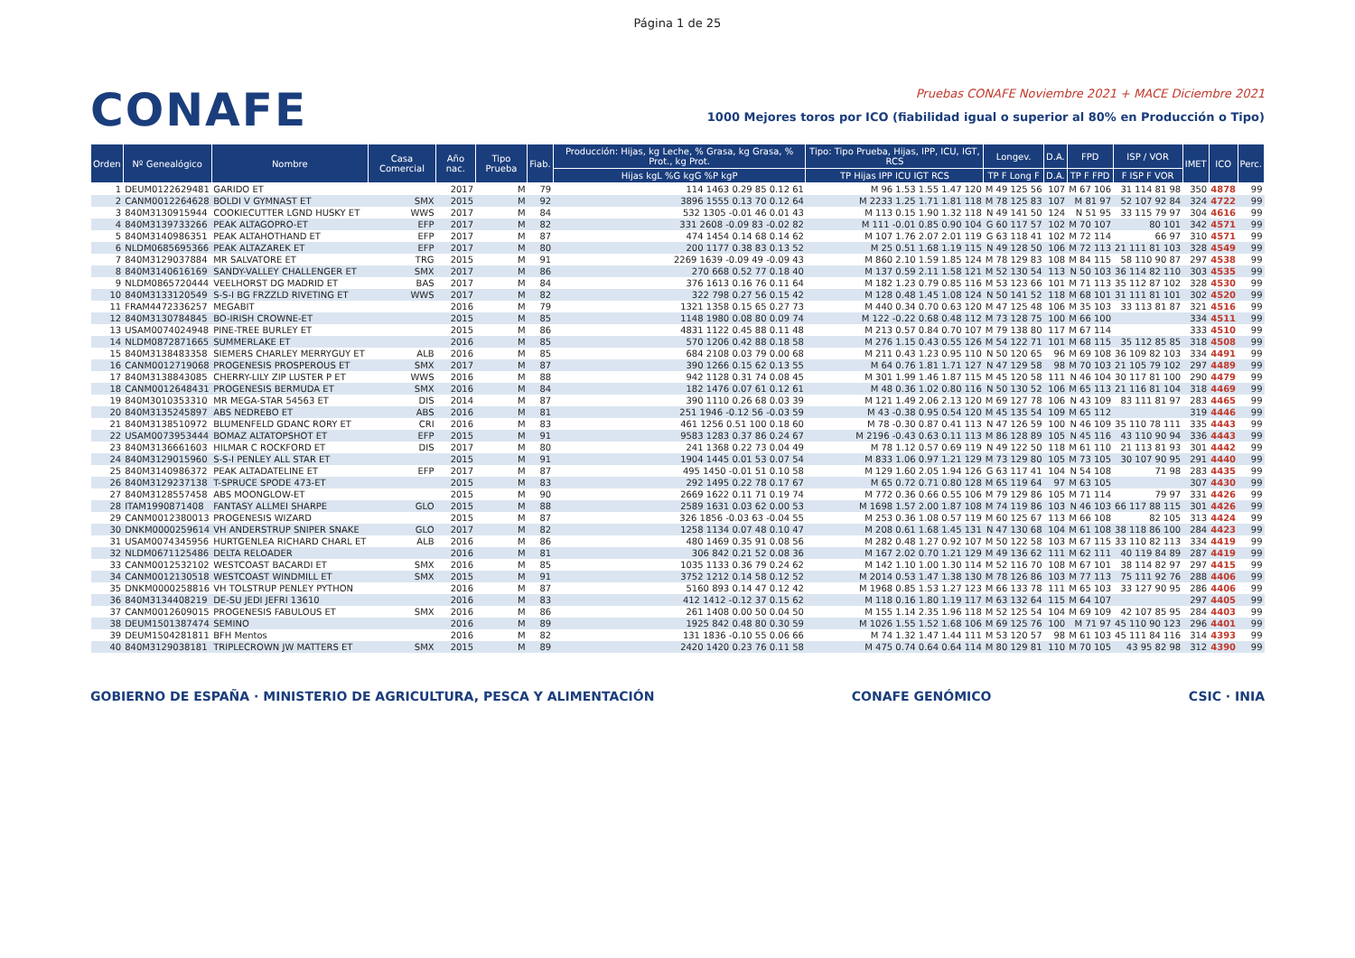Página 1 de 25
CONAFE
Pruebas CONAFE Noviembre 2021 + MACE Diciembre 2021
1000 Mejores toros por ICO (fiabilidad igual o superior al 80% en Producción o Tipo)
| Orden | Nº Genealógico | Nombre | Casa Comercial | Año nac. | Tipo Prueba | Fiab. | Producción: Hijas, kg Leche, % Grasa, kg Grasa, % Prot., kg Prot. | Tipo: Tipo Prueba, Hijas, IPP, ICU, IGT, RCS | Longev. | D.A. | FPD | ISP / VOR | IMET | ICO | Perc. |
| --- | --- | --- | --- | --- | --- | --- | --- | --- | --- | --- | --- | --- | --- | --- | --- |
| | | | | | | | Hijas kgL %G kgG %P kgP | TP Hijas IPP ICU IGT RCS | TP F Long F | D.A. | TP F FPD | F ISP F VOR | | | |
| 1 | DEUM0122629481 | GARIDO ET | | 2017 | M | 79 | 114 1463 0.29 85 0.12 61 | M 96 1.53 1.55 1.47 120 | M 49 125 56 | 107 | M 67 106 | 31 114 81 98 | 350 | 4878 | 99 |
| 2 | CANM0012264628 | BOLDI V GYMNAST ET | SMX | 2015 | M | 92 | 3896 1555 0.13 70 0.12 64 | M 2233 1.25 1.71 1.81 118 | M 78 125 83 | 107 | M 81 97 | 52 107 92 84 | 324 | 4722 | 99 |
| 3 | 840M3130915944 | COOKIECUTTER LGND HUSKY ET | WWS | 2017 | M | 84 | 532 1305 -0.01 46 0.01 43 | M 113 0.15 1.90 1.32 118 | N 49 141 50 | 124 | N 51 95 | 33 115 79 97 | 304 | 4616 | 99 |
| 4 | 840M3139733266 | PEAK ALTAGOPRO-ET | EFP | 2017 | M | 82 | 331 2608 -0.09 83 -0.02 82 | M 111 -0.01 0.85 0.90 104 | G 60 117 57 | 102 | M 70 107 | 80 101 | 342 | 4571 | 99 |
| 5 | 840M3140986351 | PEAK ALTAHOTHAND ET | EFP | 2017 | M | 87 | 474 1454 0.14 68 0.14 62 | M 107 1.76 2.07 2.01 119 | G 63 118 41 | 102 | M 72 114 | 66 97 | 310 | 4571 | 99 |
| 6 | NLDM0685695366 | PEAK ALTAZAREK ET | EFP | 2017 | M | 80 | 200 1177 0.38 83 0.13 52 | M 25 0.51 1.68 1.19 115 | N 49 128 50 | 106 | M 72 113 | 21 111 81 103 | 328 | 4549 | 99 |
| 7 | 840M3129037884 | MR SALVATORE ET | TRG | 2015 | M | 91 | 2269 1639 -0.09 49 -0.09 43 | M 860 2.10 1.59 1.85 124 | M 78 129 83 | 108 | M 84 115 | 58 110 90 87 | 297 | 4538 | 99 |
| 8 | 840M3140616169 | SANDY-VALLEY CHALLENGER ET | SMX | 2017 | M | 86 | 270 668 0.52 77 0.18 40 | M 137 0.59 2.11 1.58 121 | M 52 130 54 | 113 | N 50 103 | 36 114 82 110 | 303 | 4535 | 99 |
| 9 | NLDM0865720444 | VEELHORST DG MADRID ET | BAS | 2017 | M | 84 | 376 1613 0.16 76 0.11 64 | M 182 1.23 0.79 0.85 116 | M 53 123 66 | 101 | M 71 113 | 35 112 87 102 | 328 | 4530 | 99 |
| 10 | 840M3133120549 | S-S-I BG FRZZLD RIVETING ET | WWS | 2017 | M | 82 | 322 798 0.27 56 0.15 42 | M 128 0.48 1.45 1.08 124 | N 50 141 52 | 118 | M 68 101 | 31 111 81 101 | 302 | 4520 | 99 |
| 11 | FRAM4472336257 | MEGABIT | | 2016 | M | 79 | 1321 1358 0.15 65 0.27 73 | M 440 0.34 0.70 0.63 120 | M 47 125 48 | 106 | M 35 103 | 33 113 81 87 | 321 | 4516 | 99 |
| 12 | 840M3130784845 | BO-IRISH CROWNE-ET | | 2015 | M | 85 | 1148 1980 0.08 80 0.09 74 | M 122 -0.22 0.68 0.48 112 | M 73 128 75 | 100 | M 66 100 | | 334 | 4511 | 99 |
| 13 | USAM0074024948 | PINE-TREE BURLEY ET | | 2015 | M | 86 | 4831 1122 0.45 88 0.11 48 | M 213 0.57 0.84 0.70 107 | M 79 138 80 | 117 | M 67 114 | | 333 | 4510 | 99 |
| 14 | NLDM0872871665 | SUMMERLAKE ET | | 2016 | M | 85 | 570 1206 0.42 88 0.18 58 | M 276 1.15 0.43 0.55 126 | M 54 122 71 | 101 | M 68 115 | 35 112 85 85 | 318 | 4508 | 99 |
| 15 | 840M3138483358 | SIEMERS CHARLEY MERRYGUY ET | ALB | 2016 | M | 85 | 684 2108 0.03 79 0.00 68 | M 211 0.43 1.23 0.95 110 | N 50 120 65 | 96 | M 69 108 | 36 109 82 103 | 334 | 4491 | 99 |
| 16 | CANM0012719068 | PROGENESIS PROSPEROUS ET | SMX | 2017 | M | 87 | 390 1266 0.15 62 0.13 55 | M 64 0.76 1.81 1.71 127 | N 47 129 58 | 98 | M 70 103 | 21 105 79 102 | 297 | 4489 | 99 |
| 17 | 840M3138843085 | CHERRY-LILY ZIP LUSTER P ET | WWS | 2016 | M | 88 | 942 1128 0.31 74 0.08 45 | M 301 1.99 1.46 1.87 115 | M 45 120 58 | 111 | N 46 104 | 30 117 81 100 | 290 | 4479 | 99 |
| 18 | CANM0012648431 | PROGENESIS BERMUDA ET | SMX | 2016 | M | 84 | 182 1476 0.07 61 0.12 61 | M 48 0.36 1.02 0.80 116 | N 50 130 52 | 106 | M 65 113 | 21 116 81 104 | 318 | 4469 | 99 |
| 19 | 840M3010353310 | MR MEGA-STAR 54563 ET | DIS | 2014 | M | 87 | 390 1110 0.26 68 0.03 39 | M 121 1.49 2.06 2.13 120 | M 69 127 78 | 106 | N 43 109 | 83 111 81 97 | 283 | 4465 | 99 |
| 20 | 840M3135245897 | ABS NEDREBO ET | ABS | 2016 | M | 81 | 251 1946 -0.12 56 -0.03 59 | M 43 -0.38 0.95 0.54 120 | M 45 135 54 | 109 | M 65 112 | | 319 | 4446 | 99 |
| 21 | 840M3138510972 | BLUMENFELD GDANC RORY ET | CRI | 2016 | M | 83 | 461 1256 0.51 100 0.18 60 | M 78 -0.30 0.87 0.41 113 | N 47 126 59 | 100 | N 46 109 | 35 110 78 111 | 335 | 4443 | 99 |
| 22 | USAM0073953444 | BOMAZ ALTATOPSHOT ET | EFP | 2015 | M | 91 | 9583 1283 0.37 86 0.24 67 | M 2196 -0.43 0.63 0.11 113 | M 86 128 89 | 105 | N 45 116 | 43 110 90 94 | 336 | 4443 | 99 |
| 23 | 840M3136661603 | HILMAR C ROCKFORD ET | DIS | 2017 | M | 80 | 241 1368 0.22 73 0.04 49 | M 78 1.12 0.57 0.69 119 | N 49 122 50 | 118 | M 61 110 | 21 113 81 93 | 301 | 4442 | 99 |
| 24 | 840M3129015960 | S-S-I PENLEY ALL STAR ET | | 2015 | M | 91 | 1904 1445 0.01 53 0.07 54 | M 833 1.06 0.97 1.21 129 | M 73 129 80 | 105 | M 73 105 | 30 107 90 95 | 291 | 4440 | 99 |
| 25 | 840M3140986372 | PEAK ALTADATELINE ET | EFP | 2017 | M | 87 | 495 1450 -0.01 51 0.10 58 | M 129 1.60 2.05 1.94 126 | G 63 117 41 | 104 | N 54 108 | 71 98 | 283 | 4435 | 99 |
| 26 | 840M3129237138 | T-SPRUCE SPODE 473-ET | | 2015 | M | 83 | 292 1495 0.22 78 0.17 67 | M 65 0.72 0.71 0.80 128 | M 65 119 64 | 97 | M 63 105 | | 307 | 4430 | 99 |
| 27 | 840M3128557458 | ABS MOONGLOW-ET | | 2015 | M | 90 | 2669 1622 0.11 71 0.19 74 | M 772 0.36 0.66 0.55 106 | M 79 129 86 | 105 | M 71 114 | 79 97 | 331 | 4426 | 99 |
| 28 | ITAM1990871408 | FANTASY ALLMEI SHARPE | GLO | 2015 | M | 88 | 2589 1631 0.03 62 0.00 53 | M 1698 1.57 2.00 1.87 108 | M 74 119 86 | 103 | N 46 103 | 66 117 88 115 | 301 | 4426 | 99 |
| 29 | CANM0012380013 | PROGENESIS WIZARD | | 2015 | M | 87 | 326 1856 -0.03 63 -0.04 55 | M 253 0.36 1.08 0.57 119 | M 60 125 67 | 113 | M 66 108 | 82 105 | 313 | 4424 | 99 |
| 30 | DNKM0000259614 | VH ANDERSTRUP SNIPER SNAKE | GLO | 2017 | M | 82 | 1258 1134 0.07 48 0.10 47 | M 208 0.61 1.68 1.45 131 | N 47 130 68 | 104 | M 61 108 | 38 118 86 100 | 284 | 4423 | 99 |
| 31 | USAM0074345956 | HURTGENLEA RICHARD CHARL ET | ALB | 2016 | M | 86 | 480 1469 0.35 91 0.08 56 | M 282 0.48 1.27 0.92 107 | M 50 122 58 | 103 | M 67 115 | 33 110 82 113 | 334 | 4419 | 99 |
| 32 | NLDM0671125486 | DELTA RELOADER | | 2016 | M | 81 | 306 842 0.21 52 0.08 36 | M 167 2.02 0.70 1.21 129 | M 49 136 62 | 111 | M 62 111 | 40 119 84 89 | 287 | 4419 | 99 |
| 33 | CANM0012532102 | WESTCOAST BACARDI ET | SMX | 2016 | M | 85 | 1035 1133 0.36 79 0.24 62 | M 142 1.10 1.00 1.30 114 | M 52 116 70 | 108 | M 67 101 | 38 114 82 97 | 297 | 4415 | 99 |
| 34 | CANM0012130518 | WESTCOAST WINDMILL ET | SMX | 2015 | M | 91 | 3752 1212 0.14 58 0.12 52 | M 2014 0.53 1.47 1.38 130 | M 78 126 86 | 103 | M 77 113 | 75 111 92 76 | 288 | 4406 | 99 |
| 35 | DNKM0000258816 | VH TOLSTRUP PENLEY PYTHON | | 2016 | M | 87 | 5160 893 0.14 47 0.12 42 | M 1968 0.85 1.53 1.27 123 | M 66 133 78 | 111 | M 65 103 | 33 127 90 95 | 286 | 4406 | 99 |
| 36 | 840M3134408219 | DE-SU JEDI JEFRI 13610 | | 2016 | M | 83 | 412 1412 -0.12 37 0.15 62 | M 118 0.16 1.80 1.19 117 | M 63 132 64 | 115 | M 64 107 | | 297 | 4405 | 99 |
| 37 | CANM0012609015 | PROGENESIS FABULOUS ET | SMX | 2016 | M | 86 | 261 1408 0.00 50 0.04 50 | M 155 1.14 2.35 1.96 118 | M 52 125 54 | 104 | M 69 109 | 42 107 85 95 | 284 | 4403 | 99 |
| 38 | DEUM1501387474 | SEMINO | | 2016 | M | 89 | 1925 842 0.48 80 0.30 59 | M 1026 1.55 1.52 1.68 106 | M 69 125 76 | 100 | M 71 97 | 45 110 90 123 | 296 | 4401 | 99 |
| 39 | DEUM1504281811 | BFH Mentos | | 2016 | M | 82 | 131 1836 -0.10 55 0.06 66 | M 74 1.32 1.47 1.44 111 | M 53 120 57 | 98 | M 61 103 | 45 111 84 116 | 314 | 4393 | 99 |
| 40 | 840M3129038181 | TRIPLECROWN JW MATTERS ET | SMX | 2015 | M | 89 | 2420 1420 0.23 76 0.11 58 | M 475 0.74 0.64 0.64 114 | M 80 129 81 | 110 | M 70 105 | 43 95 82 98 | 312 | 4390 | 99 |
GOBIERNO DE ESPAÑA · MINISTERIO DE AGRICULTURA, PESCA Y ALIMENTACIÓN
CONAFE GENÓMICO CSIC · INIA